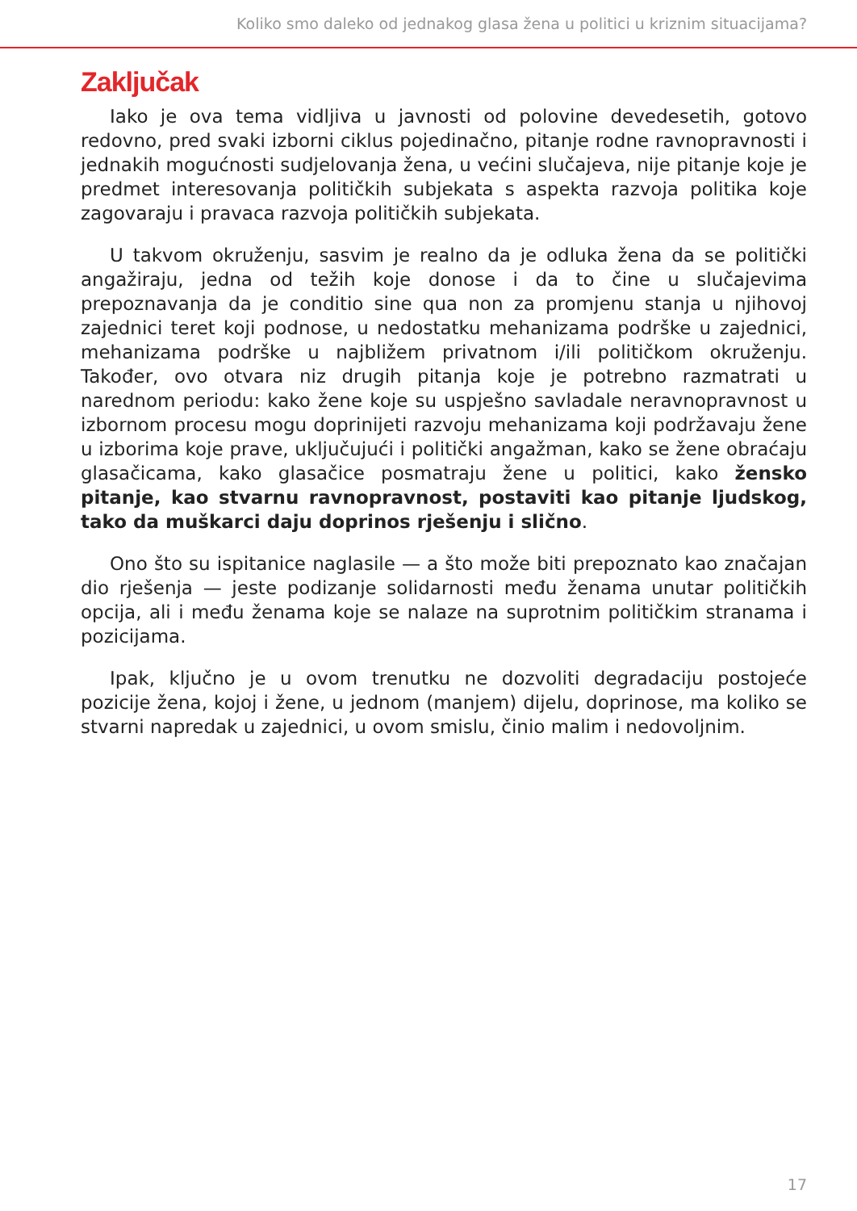Koliko smo daleko od jednakog glasa žena u politici u kriznim situacijama?
Zaključak
Iako je ova tema vidljiva u javnosti od polovine devedesetih, gotovo redovno, pred svaki izborni ciklus pojedinačno, pitanje rodne ravnopravnosti i jednakih mogućnosti sudjelovanja žena, u većini slučajeva, nije pitanje koje je predmet interesovanja političkih subjekata s aspekta razvoja politika koje zagovaraju i pravaca razvoja političkih subjekata.
U takvom okruženju, sasvim je realno da je odluka žena da se politički angažiraju, jedna od težih koje donose i da to čine u slučajevima prepoznavanja da je conditio sine qua non za promjenu stanja u njihovoj zajednici teret koji podnose, u nedostatku mehanizama podrške u zajednici, mehanizama podrške u najbližem privatnom i/ili političkom okruženju. Također, ovo otvara niz drugih pitanja koje je potrebno razmatrati u narednom periodu: kako žene koje su uspješno savladale neravnopravnost u izbornom procesu mogu doprinijeti razvoju mehanizama koji podržavaju žene u izborima koje prave, uključujući i politički angažman, kako se žene obraćaju glasačicama, kako glasačice posmatraju žene u politici, kako žensko pitanje, kao stvarnu ravnopravnost, postaviti kao pitanje ljudskog, tako da muškarci daju doprinos rješenju i slično.
Ono što su ispitanice naglasile — a što može biti prepoznato kao značajan dio rješenja — jeste podizanje solidarnosti među ženama unutar političkih opcija, ali i među ženama koje se nalaze na suprotnim političkim stranama i pozicijama.
Ipak, ključno je u ovom trenutku ne dozvoliti degradaciju postojeće pozicije žena, kojoj i žene, u jednom (manjem) dijelu, doprinose, ma koliko se stvarni napredak u zajednici, u ovom smislu, činio malim i nedovoljnim.
17